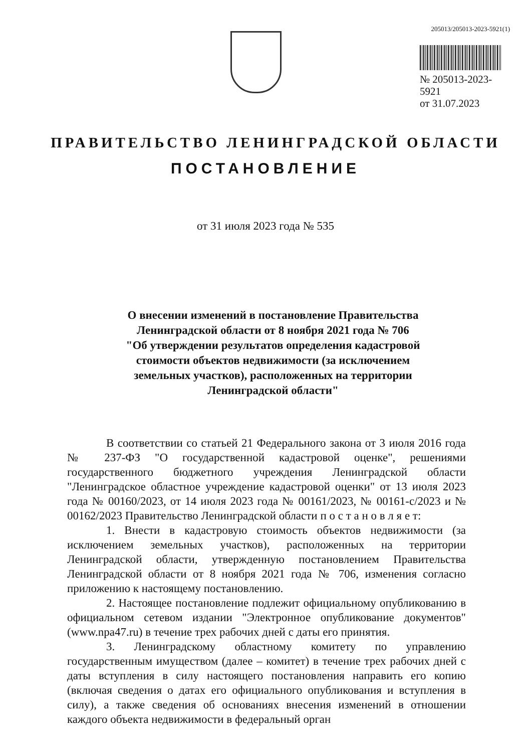205013/205013-2023-5921(1)
№ 205013-2023-5921
от 31.07.2023
ПРАВИТЕЛЬСТВО ЛЕНИНГРАДСКОЙ ОБЛАСТИ
ПОСТАНОВЛЕНИЕ
от 31 июля 2023 года № 535
О внесении изменений в постановление Правительства
Ленинградской области от 8 ноября 2021 года № 706
"Об утверждении результатов определения кадастровой
стоимости объектов недвижимости (за исключением
земельных участков), расположенных на территории
Ленинградской области"
В соответствии со статьей 21 Федерального закона от 3 июля 2016 года № 237-ФЗ "О государственной кадастровой оценке", решениями государственного бюджетного учреждения Ленинградской области "Ленинградское областное учреждение кадастровой оценки" от 13 июля 2023 года № 00160/2023, от 14 июля 2023 года № 00161/2023, № 00161-с/2023 и № 00162/2023 Правительство Ленинградской области п о с т а н о в л я е т:
1. Внести в кадастровую стоимость объектов недвижимости (за исключением земельных участков), расположенных на территории Ленинградской области, утвержденную постановлением Правительства Ленинградской области от 8 ноября 2021 года № 706, изменения согласно приложению к настоящему постановлению.
2. Настоящее постановление подлежит официальному опубликованию в официальном сетевом издании "Электронное опубликование документов" (www.npa47.ru) в течение трех рабочих дней с даты его принятия.
3. Ленинградскому областному комитету по управлению государственным имуществом (далее – комитет) в течение трех рабочих дней с даты вступления в силу настоящего постановления направить его копию (включая сведения о датах его официального опубликования и вступления в силу), а также сведения об основаниях внесения изменений в отношении каждого объекта недвижимости в федеральный орган